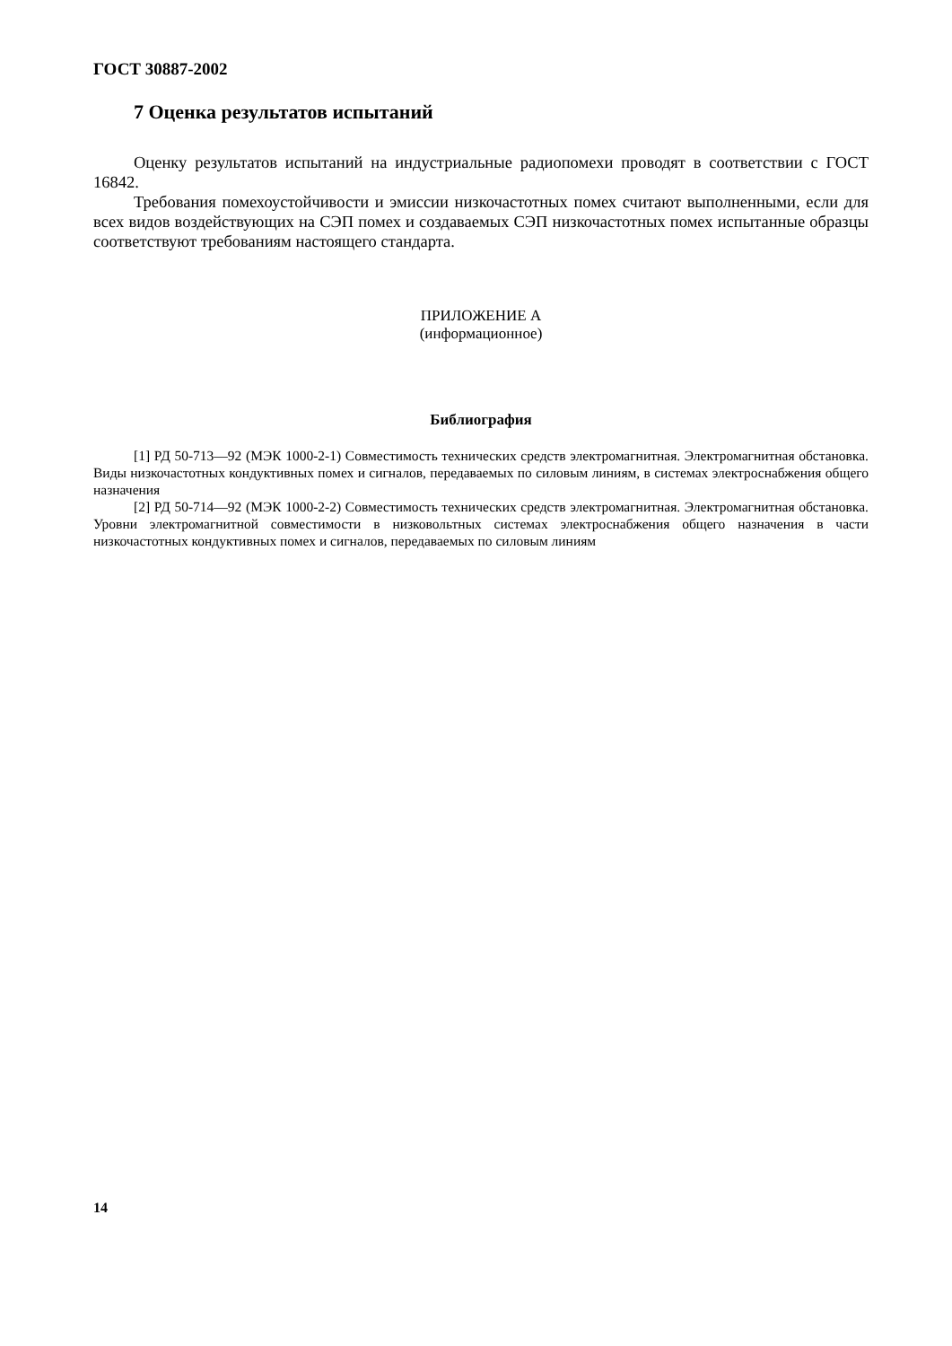ГОСТ 30887-2002
7 Оценка результатов испытаний
Оценку результатов испытаний на индустриальные радиопомехи проводят в соответствии с ГОСТ 16842.
Требования помехоустойчивости и эмиссии низкочастотных помех считают выполненными, если для всех видов воздействующих на СЭП помех и создаваемых СЭП низкочастотных помех испытанные образцы соответствуют требованиям настоящего стандарта.
ПРИЛОЖЕНИЕ А
(информационное)
Библиография
[1] РД 50-713—92 (МЭК 1000-2-1) Совместимость технических средств электромагнитная. Электромагнитная обстановка. Виды низкочастотных кондуктивных помех и сигналов, передаваемых по силовым линиям, в системах электроснабжения общего назначения
[2] РД 50-714—92 (МЭК 1000-2-2) Совместимость технических средств электромагнитная. Электромагнитная обстановка. Уровни электромагнитной совместимости в низковольтных системах электроснабжения общего назначения в части низкочастотных кондуктивных помех и сигналов, передаваемых по силовым линиям
14